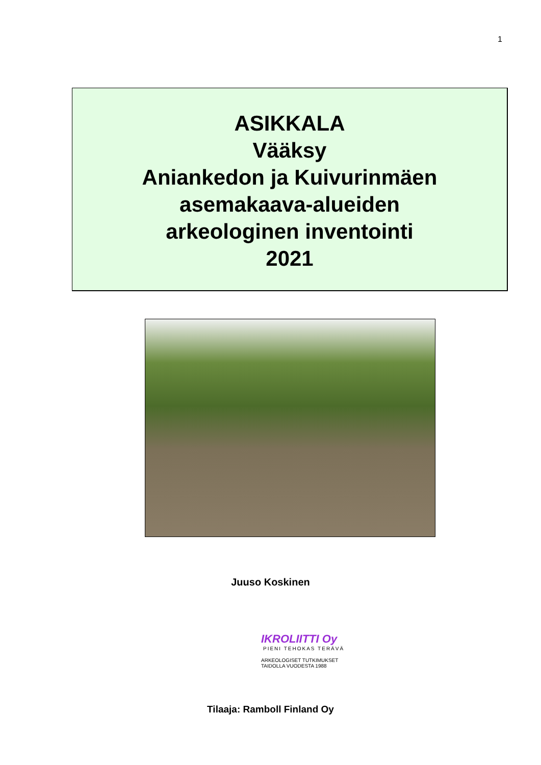1
ASIKKALA
Vääksy
Aniankedon ja Kuivurinmäen
asemakaava-alueiden
arkeologinen inventointi
2021
Juuso Koskinen
IKROLIITTI Oy
PIENI TEHOKAS TERÄVÄ
ARKEOLOGISET TUTKIMUKSET
TAIDOLLA VUODESTA 1988
Tilaaja: Ramboll Finland Oy